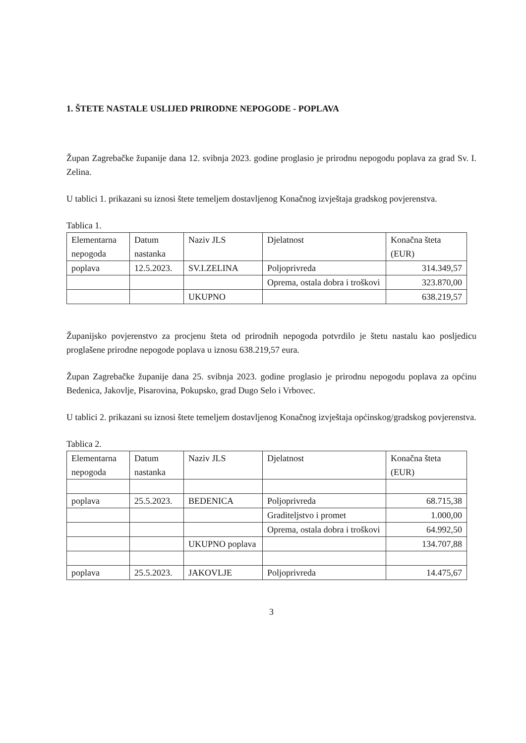1. ŠTETE NASTALE USLIJED PRIRODNE NEPOGODE - POPLAVA
Župan Zagrebačke županije dana 12. svibnja 2023. godine proglasio je prirodnu nepogodu poplava za grad Sv. I. Zelina.
U tablici 1. prikazani su iznosi štete temeljem dostavljenog Konačnog izvještaja gradskog povjerenstva.
Tablica 1.
| Elementarna nepogoda | Datum nastanka | Naziv JLS | Djelatnost | Konačna šteta (EUR) |
| poplava | 12.5.2023. | SV.I.ZELINA | Poljoprivreda | 314.349,57 |
| | | | Oprema, ostala dobra i troškovi | 323.870,00 |
| | | UKUPNO | | 638.219,57 |
Županijsko povjerenstvo za procjenu šteta od prirodnih nepogoda potvrdilo je štetu nastalu kao posljedicu proglašene prirodne nepogode poplava u iznosu 638.219,57 eura.
Župan Zagrebačke županije dana 25. svibnja 2023. godine proglasio je prirodnu nepogodu poplava za općinu Bedenica, Jakovlje, Pisarovina, Pokupsko, grad Dugo Selo i Vrbovec.
U tablici 2. prikazani su iznosi štete temeljem dostavljenog Konačnog izvještaja općinskog/gradskog povjerenstva.
Tablica 2.
| Elementarna nepogoda | Datum nastanka | Naziv JLS | Djelatnost | Konačna šteta (EUR) |
| poplava | 25.5.2023. | BEDENICA | Poljoprivreda | 68.715,38 |
| | | | Graditeljstvo i promet | 1.000,00 |
| | | | Oprema, ostala dobra i troškovi | 64.992,50 |
| | | UKUPNO poplava | | 134.707,88 |
| poplava | 25.5.2023. | JAKOVLJE | Poljoprivreda | 14.475,67 |
3